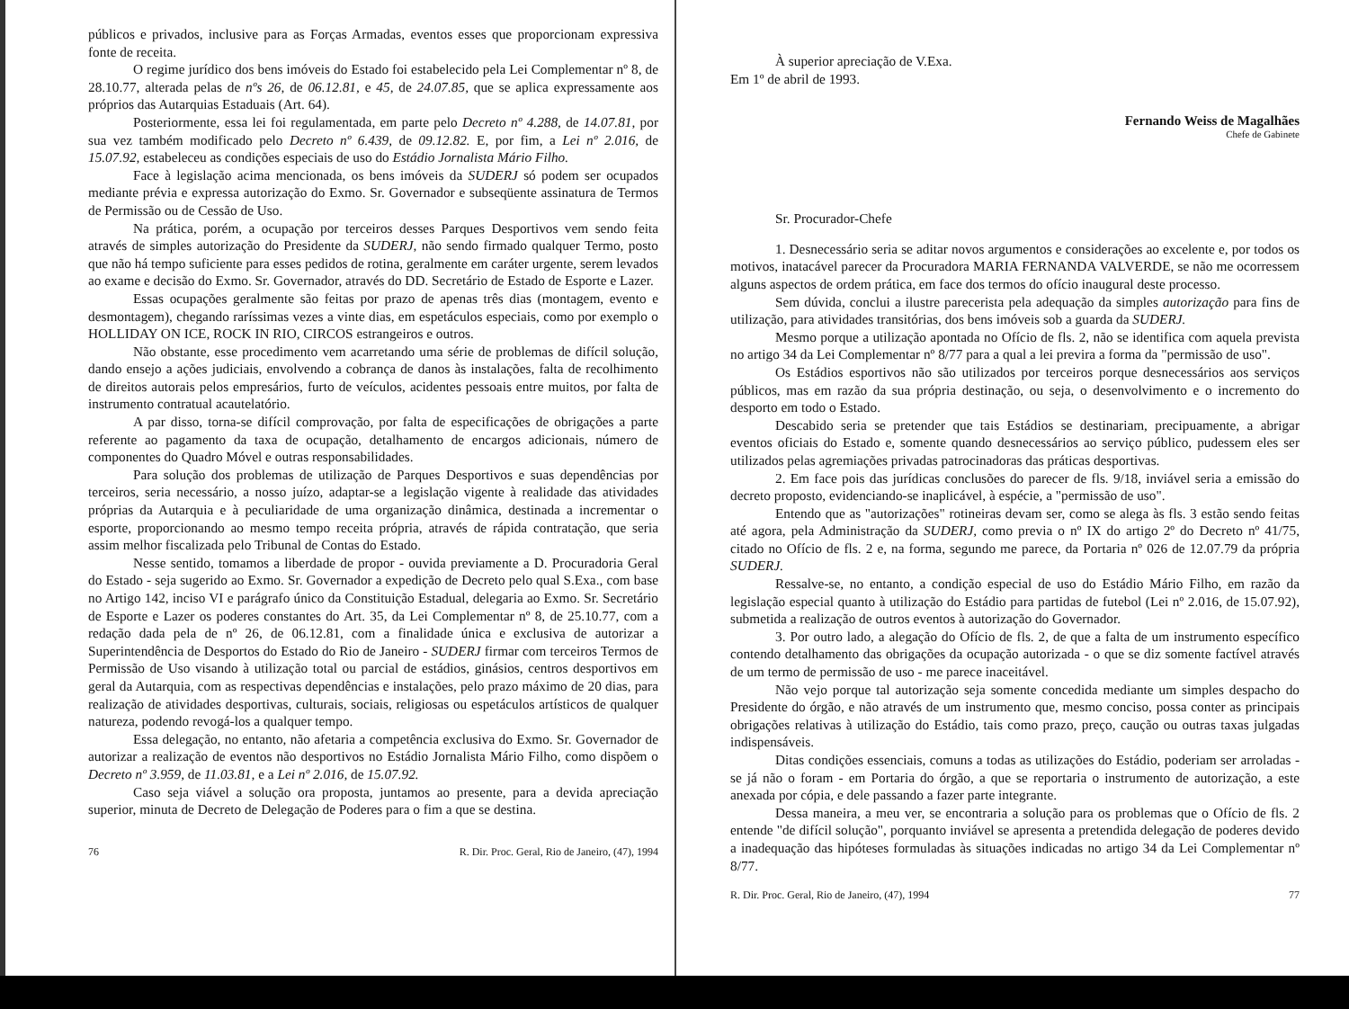públicos e privados, inclusive para as Forças Armadas, eventos esses que proporcionam expressiva fonte de receita.
O regime jurídico dos bens imóveis do Estado foi estabelecido pela Lei Complementar nº 8, de 28.10.77, alterada pelas de nºs 26, de 06.12.81, e 45, de 24.07.85, que se aplica expressamente aos próprios das Autarquias Estaduais (Art. 64).
Posteriormente, essa lei foi regulamentada, em parte pelo Decreto nº 4.288, de 14.07.81, por sua vez também modificado pelo Decreto nº 6.439, de 09.12.82. E, por fim, a Lei nº 2.016, de 15.07.92, estabeleceu as condições especiais de uso do Estádio Jornalista Mário Filho.
Face à legislação acima mencionada, os bens imóveis da SUDERJ só podem ser ocupados mediante prévia e expressa autorização do Exmo. Sr. Governador e subseqüente assinatura de Termos de Permissão ou de Cessão de Uso.
Na prática, porém, a ocupação por terceiros desses Parques Desportivos vem sendo feita através de simples autorização do Presidente da SUDERJ, não sendo firmado qualquer Termo, posto que não há tempo suficiente para esses pedidos de rotina, geralmente em caráter urgente, serem levados ao exame e decisão do Exmo. Sr. Governador, através do DD. Secretário de Estado de Esporte e Lazer.
Essas ocupações geralmente são feitas por prazo de apenas três dias (montagem, evento e desmontagem), chegando raríssimas vezes a vinte dias, em espetáculos especiais, como por exemplo o HOLLIDAY ON ICE, ROCK IN RIO, CIRCOS estrangeiros e outros.
Não obstante, esse procedimento vem acarretando uma série de problemas de difícil solução, dando ensejo a ações judiciais, envolvendo a cobrança de danos às instalações, falta de recolhimento de direitos autorais pelos empresários, furto de veículos, acidentes pessoais entre muitos, por falta de instrumento contratual acautelatório.
A par disso, torna-se difícil comprovação, por falta de especificações de obrigações a parte referente ao pagamento da taxa de ocupação, detalhamento de encargos adicionais, número de componentes do Quadro Móvel e outras responsabilidades.
Para solução dos problemas de utilização de Parques Desportivos e suas dependências por terceiros, seria necessário, a nosso juízo, adaptar-se a legislação vigente à realidade das atividades próprias da Autarquia e à peculiaridade de uma organização dinâmica, destinada a incrementar o esporte, proporcionando ao mesmo tempo receita própria, através de rápida contratação, que seria assim melhor fiscalizada pelo Tribunal de Contas do Estado.
Nesse sentido, tomamos a liberdade de propor - ouvida previamente a D. Procuradoria Geral do Estado - seja sugerido ao Exmo. Sr. Governador a expedição de Decreto pelo qual S.Exa., com base no Artigo 142, inciso VI e parágrafo único da Constituição Estadual, delegaria ao Exmo. Sr. Secretário de Esporte e Lazer os poderes constantes do Art. 35, da Lei Complementar nº 8, de 25.10.77, com a redação dada pela de nº 26, de 06.12.81, com a finalidade única e exclusiva de autorizar a Superintendência de Desportos do Estado do Rio de Janeiro - SUDERJ firmar com terceiros Termos de Permissão de Uso visando à utilização total ou parcial de estádios, ginásios, centros desportivos em geral da Autarquia, com as respectivas dependências e instalações, pelo prazo máximo de 20 dias, para realização de atividades desportivas, culturais, sociais, religiosas ou espetáculos artísticos de qualquer natureza, podendo revogá-los a qualquer tempo.
Essa delegação, no entanto, não afetaria a competência exclusiva do Exmo. Sr. Governador de autorizar a realização de eventos não desportivos no Estádio Jornalista Mário Filho, como dispõem o Decreto nº 3.959, de 11.03.81, e a Lei nº 2.016, de 15.07.92.
Caso seja viável a solução ora proposta, juntamos ao presente, para a devida apreciação superior, minuta de Decreto de Delegação de Poderes para o fim a que se destina.
76 R. Dir. Proc. Geral, Rio de Janeiro, (47), 1994
À superior apreciação de V.Exa.
Em 1º de abril de 1993.
Fernando Weiss de Magalhães
Chefe de Gabinete
Sr. Procurador-Chefe
1. Desnecessário seria se aditar novos argumentos e considerações ao excelente e, por todos os motivos, inatacável parecer da Procuradora MARIA FERNANDA VALVERDE, se não me ocorressem alguns aspectos de ordem prática, em face dos termos do ofício inaugural deste processo.
Sem dúvida, conclui a ilustre parecerista pela adequação da simples autorização para fins de utilização, para atividades transitórias, dos bens imóveis sob a guarda da SUDERJ.
Mesmo porque a utilização apontada no Ofício de fls. 2, não se identifica com aquela prevista no artigo 34 da Lei Complementar nº 8/77 para a qual a lei previra a forma da "permissão de uso".
Os Estádios esportivos não são utilizados por terceiros porque desnecessários aos serviços públicos, mas em razão da sua própria destinação, ou seja, o desenvolvimento e o incremento do desporto em todo o Estado.
Descabido seria se pretender que tais Estádios se destinariam, precipuamente, a abrigar eventos oficiais do Estado e, somente quando desnecessários ao serviço público, pudessem eles ser utilizados pelas agremiações privadas patrocinadoras das práticas desportivas.
2. Em face pois das jurídicas conclusões do parecer de fls. 9/18, inviável seria a emissão do decreto proposto, evidenciando-se inaplicável, à espécie, a "permissão de uso".
Entendo que as "autorizações" rotineiras devam ser, como se alega às fls. 3 estão sendo feitas até agora, pela Administração da SUDERJ, como previa o nº IX do artigo 2º do Decreto nº 41/75, citado no Ofício de fls. 2 e, na forma, segundo me parece, da Portaria nº 026 de 12.07.79 da própria SUDERJ.
Ressalve-se, no entanto, a condição especial de uso do Estádio Mário Filho, em razão da legislação especial quanto à utilização do Estádio para partidas de futebol (Lei nº 2.016, de 15.07.92), submetida a realização de outros eventos à autorização do Governador.
3. Por outro lado, a alegação do Ofício de fls. 2, de que a falta de um instrumento específico contendo detalhamento das obrigações da ocupação autorizada - o que se diz somente factível através de um termo de permissão de uso - me parece inaceitável.
Não vejo porque tal autorização seja somente concedida mediante um simples despacho do Presidente do órgão, e não através de um instrumento que, mesmo conciso, possa conter as principais obrigações relativas à utilização do Estádio, tais como prazo, preço, caução ou outras taxas julgadas indispensáveis.
Ditas condições essenciais, comuns a todas as utilizações do Estádio, poderiam ser arroladas - se já não o foram - em Portaria do órgão, a que se reportaria o instrumento de autorização, a este anexada por cópia, e dele passando a fazer parte integrante.
Dessa maneira, a meu ver, se encontraria a solução para os problemas que o Ofício de fls. 2 entende "de difícil solução", porquanto inviável se apresenta a pretendida delegação de poderes devido a inadequação das hipóteses formuladas às situações indicadas no artigo 34 da Lei Complementar nº 8/77.
R. Dir. Proc. Geral, Rio de Janeiro, (47), 1994 77